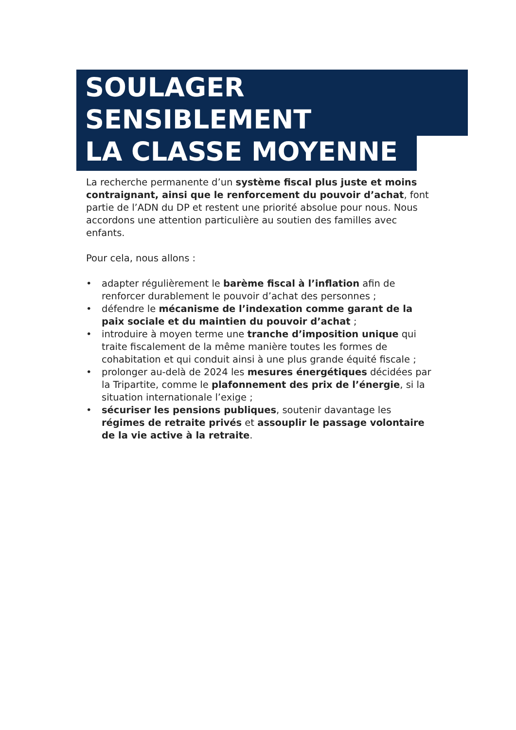SOULAGER SENSIBLEMENT
LA CLASSE MOYENNE
La recherche permanente d’un système fiscal plus juste et moins contraignant, ainsi que le renforcement du pouvoir d’achat, font partie de l’ADN du DP et restent une priorité absolue pour nous. Nous accordons une attention particulière au soutien des familles avec enfants.
Pour cela, nous allons :
• adapter régulièrement le barème fiscal à l’inflation afin de renforcer durablement le pouvoir d’achat des personnes ;
• défendre le mécanisme de l’indexation comme garant de la paix sociale et du maintien du pouvoir d’achat ;
• introduire à moyen terme une tranche d’imposition unique qui traite fiscalement de la même manière toutes les formes de cohabitation et qui conduit ainsi à une plus grande équité fiscale ;
• prolonger au-delà de 2024 les mesures énergétiques décidées par la Tripartite, comme le plafonnement des prix de l’énergie, si la situation internationale l’exige ;
• sécuriser les pensions publiques, soutenir davantage les régimes de retraite privés et assouplir le passage volontaire de la vie active à la retraite.